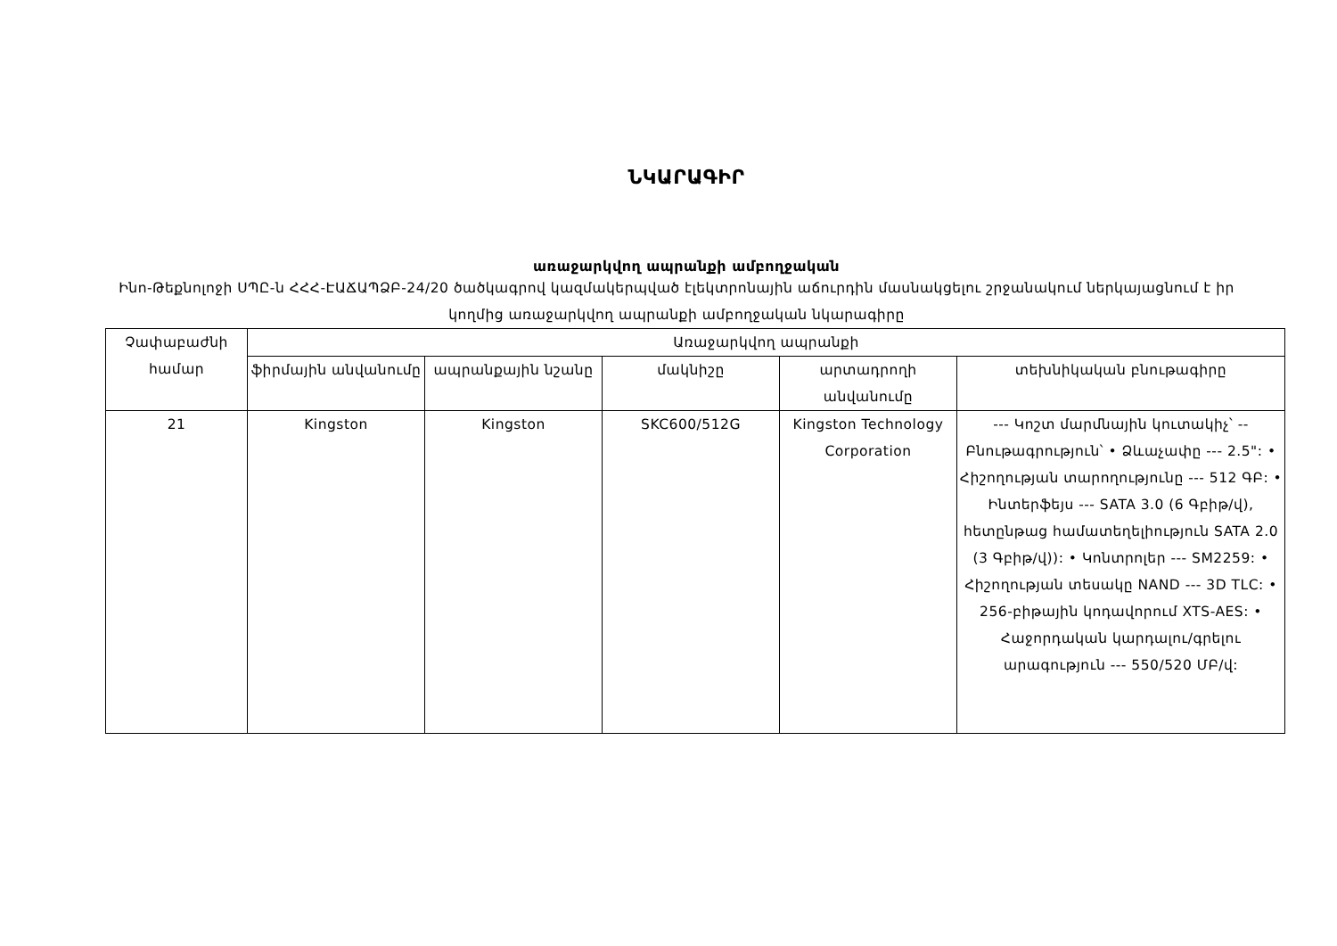ՆԿԱՐԱԳԻՐ
առաջարկվող ապրանքի ամբողջական
Ինո-Թեքնոլոջի ՍՊԸ-ն ՀՀՀ-ԷԱՃԱՊՁԲ-24/20 ծածկագրով կազմակերպված էլեկտրոնային աճուրդին մասնակցելու շրջանակում ներկայացնում է իր կողմից առաջարկվող ապրանքի ամբողջական նկարագիրը
| Չափաբաժնի համար | Առաջարկվող ապրանքի | | | | |
| --- | --- | --- | --- | --- | --- |
| | ֆիրմային անվանումը | ապրանքային նշանը | մակնիշը | արտադրողի անվանումը | տեխնիկական բնութագիրը |
| 21 | Kingston | Kingston | SKC600/512G | Kingston Technology Corporation | --- Կոշտ մարմնային կուտակիչ՝ -- Բնութագրություն՝ • Ձևաչափը --- 2.5": • Հիշողության տարողությունը --- 512 ԳԲ: • Ինտերֆեյս --- SATA 3.0 (6 Գբիթ/վ), հետընթաց համատեղելիություն SATA 2.0 (3 Գբիթ/վ)): • Կոնտրոլեր --- SM2259: • Հիշողության տեսակը NAND --- 3D TLC: • 256-բիթային կոդավորում XTS-AES: • Հաջորդական կարդալու/գրելու արագություն --- 550/520 ՄԲ/վ: |